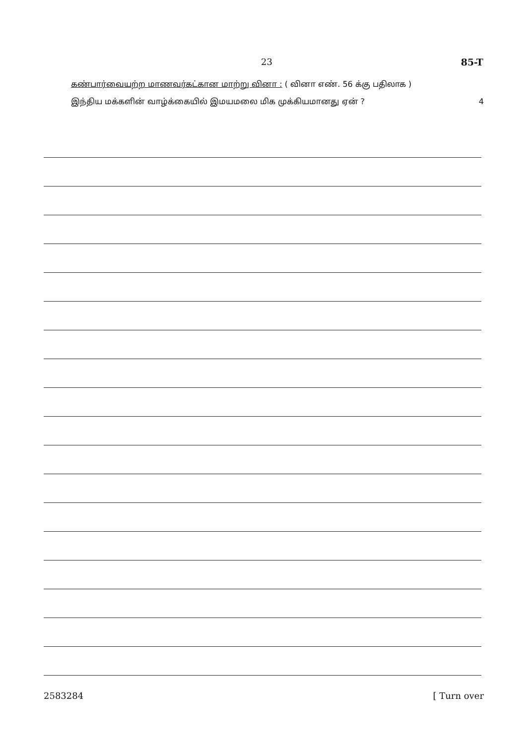23 85-T
கண்பார்வையற்ற மாணவர்கட்கான மாற்று வினா : ( வினா எண். 56 க்கு பதிலாக )
இந்திய மக்களின் வாழ்க்கையில் இமயமலை மிக முக்கியமானது ஏன் ? 4
2583284 [ Turn over